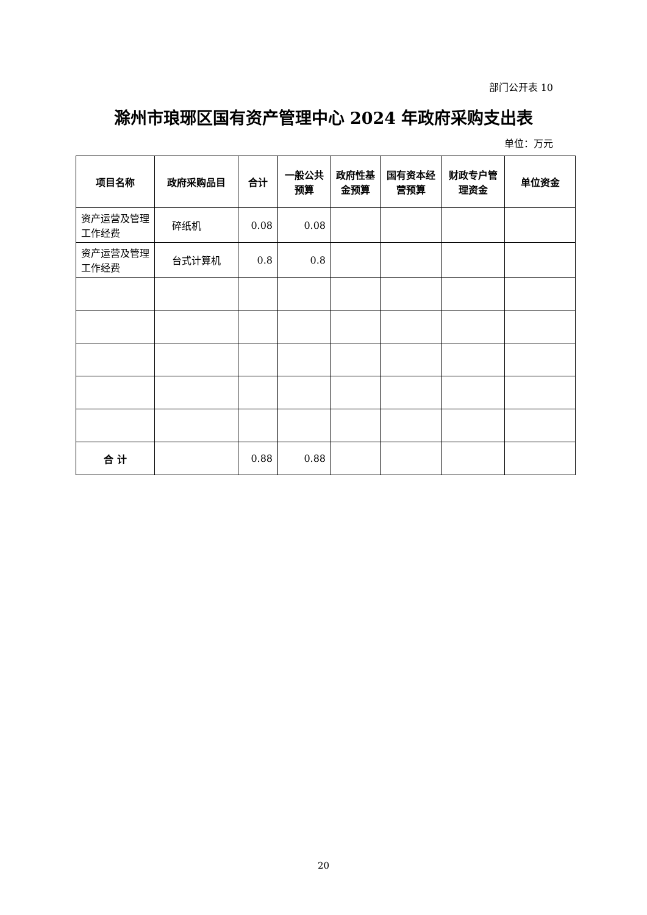部门公开表 10
滁州市琅琊区国有资产管理中心 2024 年政府采购支出表
单位：万元
| 项目名称 | 政府采购品目 | 合计 | 一般公共预算 | 政府性基金预算 | 国有资本经营预算 | 财政专户管理资金 | 单位资金 |
| --- | --- | --- | --- | --- | --- | --- | --- |
| 资产运营及管理工作经费 | 碎纸机 | 0.08 | 0.08 | | | | |
| 资产运营及管理工作经费 | 台式计算机 | 0.8 | 0.8 | | | | |
| 合 计 | | 0.88 | 0.88 | | | | |
20